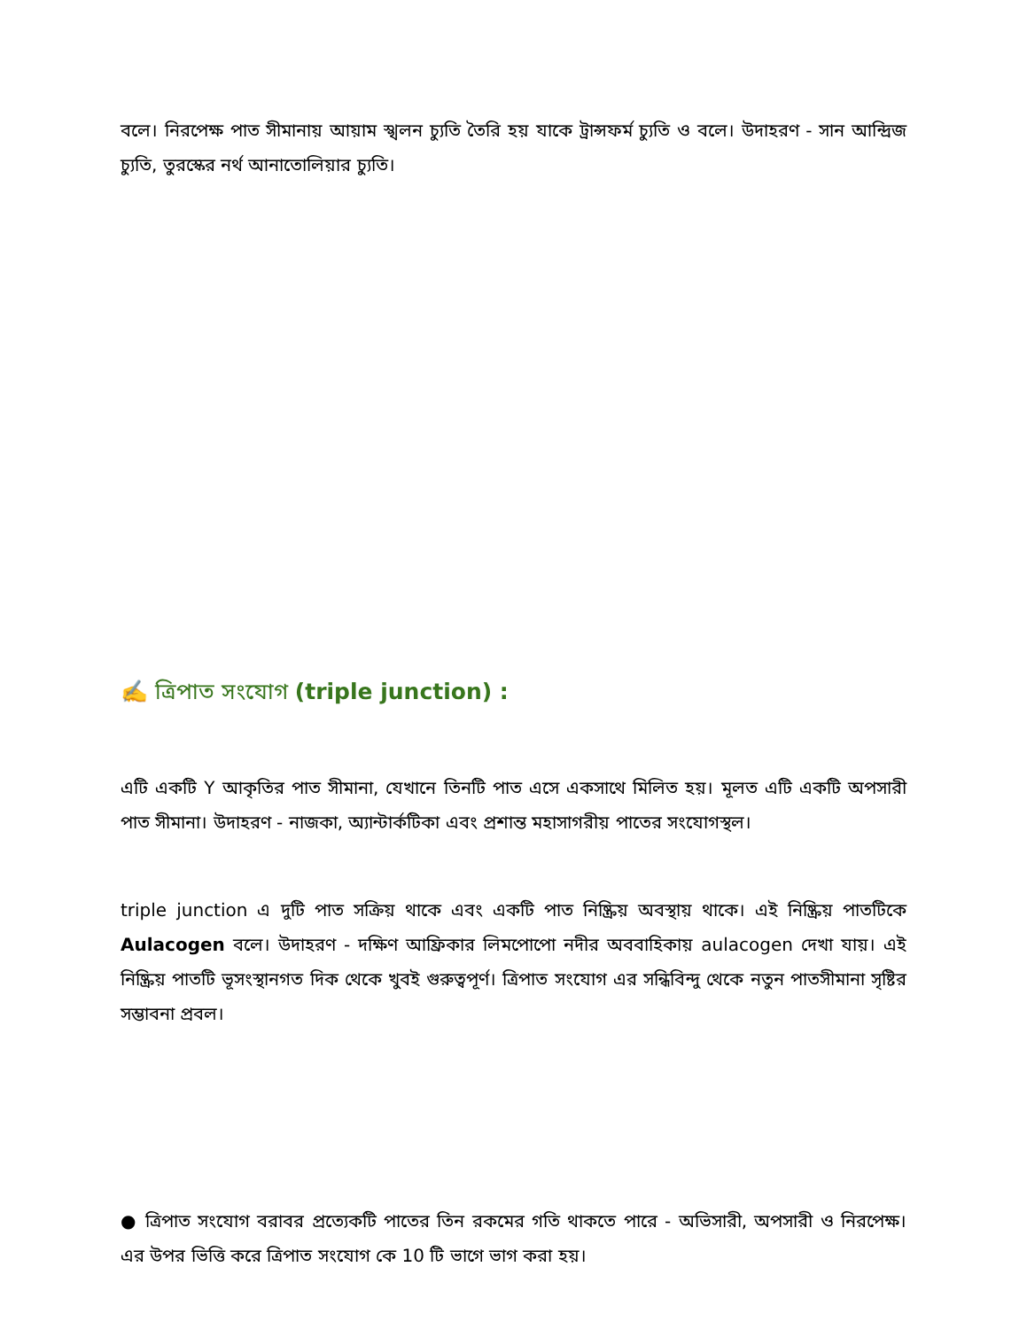বলে। নিরপেক্ষ পাত সীমানায় আয়াম স্খলন চ্যুতি তৈরি হয় যাকে ট্রান্সফর্ম চ্যুতি ও বলে। উদাহরণ - সান আন্দ্রিজ চ্যুতি, তুরস্কের নর্থ আনাতোলিয়ার চ্যুতি।
✍️ ত্রিপাত সংযোগ (triple junction) :
এটি একটি Y আকৃতির পাত সীমানা, যেখানে তিনটি পাত এসে একসাথে মিলিত হয়। মূলত এটি একটি অপসারী পাত সীমানা। উদাহরণ - নাজকা, অ্যান্টার্কটিকা এবং প্রশান্ত মহাসাগরীয় পাতের সংযোগস্থল।
triple junction এ দুটি পাত সক্রিয় থাকে এবং একটি পাত নিষ্ক্রিয় অবস্থায় থাকে। এই নিষ্ক্রিয় পাতটিকে Aulacogen বলে। উদাহরণ - দক্ষিণ আফ্রিকার লিমপোপো নদীর অববাহিকায় aulacogen দেখা যায়। এই নিষ্ক্রিয় পাতটি ভূসংস্থানগত দিক থেকে খুবই গুরুত্বপূর্ণ। ত্রিপাত সংযোগ এর সন্ধিবিন্দু থেকে নতুন পাতসীমানা সৃষ্টির সম্ভাবনা প্রবল।
● ত্রিপাত সংযোগ বরাবর প্রত্যেকটি পাতের তিন রকমের গতি থাকতে পারে - অভিসারী, অপসারী ও নিরপেক্ষ। এর উপর ভিত্তি করে ত্রিপাত সংযোগ কে 10 টি ভাগে ভাগ করা হয়।